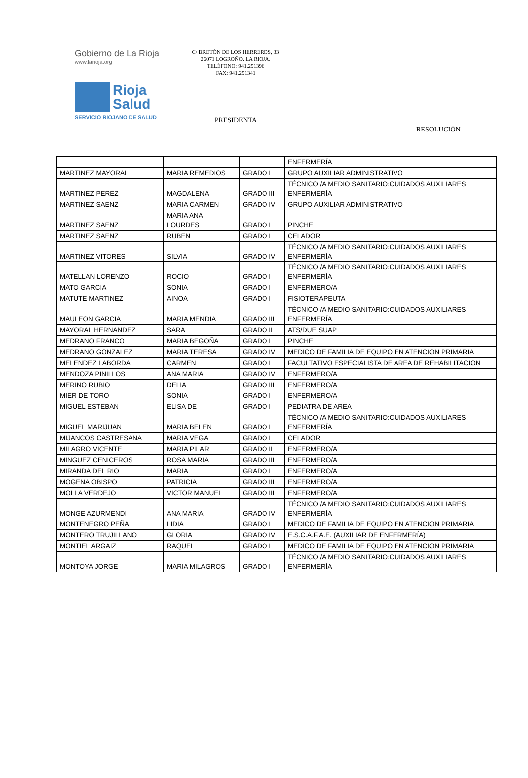Gobierno de La Rioja
www.larioja.org
Rioja
Salud
SERVICIO RIOJANO DE SALUD
C/ BRETÓN DE LOS HERREROS, 33
26071 LOGROÑO. LA RIOJA.
TELÉFONO: 941.291396
FAX: 941.291341
PRESIDENTA
RESOLUCIÓN
| | | | ENFERMERÍA |
| MARTINEZ MAYORAL | MARIA REMEDIOS | GRADO I | GRUPO AUXILIAR ADMINISTRATIVO |
| MARTINEZ PEREZ | MAGDALENA | GRADO III | TÉCNICO /A MEDIO SANITARIO:CUIDADOS AUXILIARES ENFERMERÍA |
| MARTINEZ SAENZ | MARIA CARMEN | GRADO IV | GRUPO AUXILIAR ADMINISTRATIVO |
| MARTINEZ SAENZ | MARIA ANA LOURDES | GRADO I | PINCHE |
| MARTINEZ SAENZ | RUBEN | GRADO I | CELADOR |
| MARTINEZ VITORES | SILVIA | GRADO IV | TÉCNICO /A MEDIO SANITARIO:CUIDADOS AUXILIARES ENFERMERÍA |
| MATELLAN LORENZO | ROCIO | GRADO I | TÉCNICO /A MEDIO SANITARIO:CUIDADOS AUXILIARES ENFERMERÍA |
| MATO GARCIA | SONIA | GRADO I | ENFERMERO/A |
| MATUTE MARTINEZ | AINOA | GRADO I | FISIOTERAPEUTA |
| MAULEON GARCIA | MARIA MENDIA | GRADO III | TÉCNICO /A MEDIO SANITARIO:CUIDADOS AUXILIARES ENFERMERÍA |
| MAYORAL HERNANDEZ | SARA | GRADO II | ATS/DUE SUAP |
| MEDRANO FRANCO | MARIA BEGOÑA | GRADO I | PINCHE |
| MEDRANO GONZALEZ | MARIA TERESA | GRADO IV | MEDICO DE FAMILIA DE EQUIPO EN ATENCION PRIMARIA |
| MELENDEZ LABORDA | CARMEN | GRADO I | FACULTATIVO ESPECIALISTA DE AREA DE REHABILITACION |
| MENDOZA PINILLOS | ANA MARIA | GRADO IV | ENFERMERO/A |
| MERINO RUBIO | DELIA | GRADO III | ENFERMERO/A |
| MIER DE TORO | SONIA | GRADO I | ENFERMERO/A |
| MIGUEL ESTEBAN | ELISA DE | GRADO I | PEDIATRA DE AREA |
| MIGUEL MARIJUAN | MARIA BELEN | GRADO I | TÉCNICO /A MEDIO SANITARIO:CUIDADOS AUXILIARES ENFERMERÍA |
| MIJANCOS CASTRESANA | MARIA VEGA | GRADO I | CELADOR |
| MILAGRO VICENTE | MARIA PILAR | GRADO II | ENFERMERO/A |
| MINGUEZ CENICEROS | ROSA MARIA | GRADO III | ENFERMERO/A |
| MIRANDA DEL RIO | MARIA | GRADO I | ENFERMERO/A |
| MOGENA OBISPO | PATRICIA | GRADO III | ENFERMERO/A |
| MOLLA VERDEJO | VICTOR MANUEL | GRADO III | ENFERMERO/A |
| MONGE AZURMENDI | ANA MARIA | GRADO IV | TÉCNICO /A MEDIO SANITARIO:CUIDADOS AUXILIARES ENFERMERÍA |
| MONTENEGRO PEÑA | LIDIA | GRADO I | MEDICO DE FAMILIA DE EQUIPO EN ATENCION PRIMARIA |
| MONTERO TRUJILLANO | GLORIA | GRADO IV | E.S.C.A.F.A.E. (AUXILIAR DE ENFERMERÍA) |
| MONTIEL ARGAIZ | RAQUEL | GRADO I | MEDICO DE FAMILIA DE EQUIPO EN ATENCION PRIMARIA |
| MONTOYA JORGE | MARIA MILAGROS | GRADO I | TÉCNICO /A MEDIO SANITARIO:CUIDADOS AUXILIARES ENFERMERÍA |